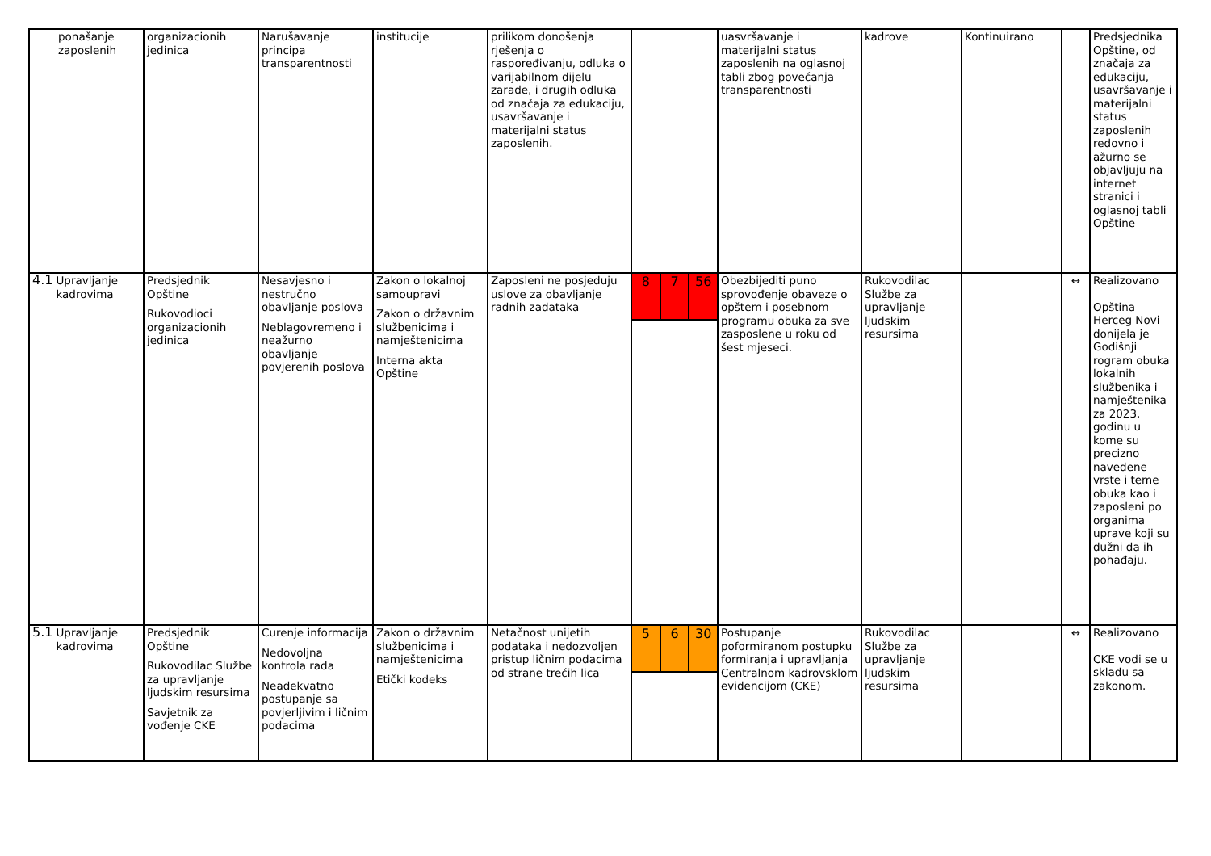| ponašanje zaposlenih | organizacionih jedinica | Narušavanje principa transparentnosti | institucije | prilikom donošenja rješenja o raspoređivanju, odluka o varijabilnom dijelu zarade, i drugih odluka od značaja za edukaciju, usavršavanje i materijalni status zaposlenih. | | uasvršavanje i materijalni status zaposlenih na oglasnoj tabli zbog povećanja transparentnosti | kadrove | Kontinuirano | | Predsjednika Opštine, od značaja za edukaciju, usavršavanje i materijalni status zaposlenih redovno i ažurno se objavljuju na internet stranici i oglasnoj tabli Opštine |
| 4.1 Upravljanje kadrovima | Predsjednik Opštine Rukovodioci organizacionih jedinica | Nesavjesno i nestručno obavljanje poslova Neblagovremeno i neažurno obavljanje povjerenih poslova | Zakon o lokalnoj samoupravi Zakon o državnim službenicima i namještenicima Interna akta Opštine | Zaposleni ne posjeduju uslove za obavljanje radnih zadataka | 8 7 56 | Obezbijediti puno sprovođenje obaveze o opštem i posebnom programu obuka za sve zasposlene u roku od šest mjeseci. | Rukovodilac Službe za upravljanje ljudskim resursima | | ↔ | Realizovano Opština Herceg Novi donijela je Godišnji rogram obuka lokalnih službenika i namještenika za 2023. godinu u kome su precizno navedene vrste i teme obuka kao i zaposleni po organima uprave koji su dužni da ih pohađaju. |
| 5.1 Upravljanje kadrovima | Predsjednik Opštine Rukovodilac Službe za upravljanje ljudskim resursima Savjetnik za vođenje CKE | Curenje informacija Nedovoljna kontrola rada Neadekvatno postupanje sa povjerljivim i ličnim podacima | Zakon o državnim službenicima i namještenicima Etički kodeks | Netačnost unijetih podataka i nedozvoljen pristup ličnim podacima od strane trećih lica | 5 6 30 | Postupanje poformiranom postupku formiranja i upravljanja Centralnom kadrovsklom evidencijom (CKE) | Rukovodilac Službe za upravljanje ljudskim resursima | | ↔ | Realizovano CKE vodi se u skladu sa zakonom. |